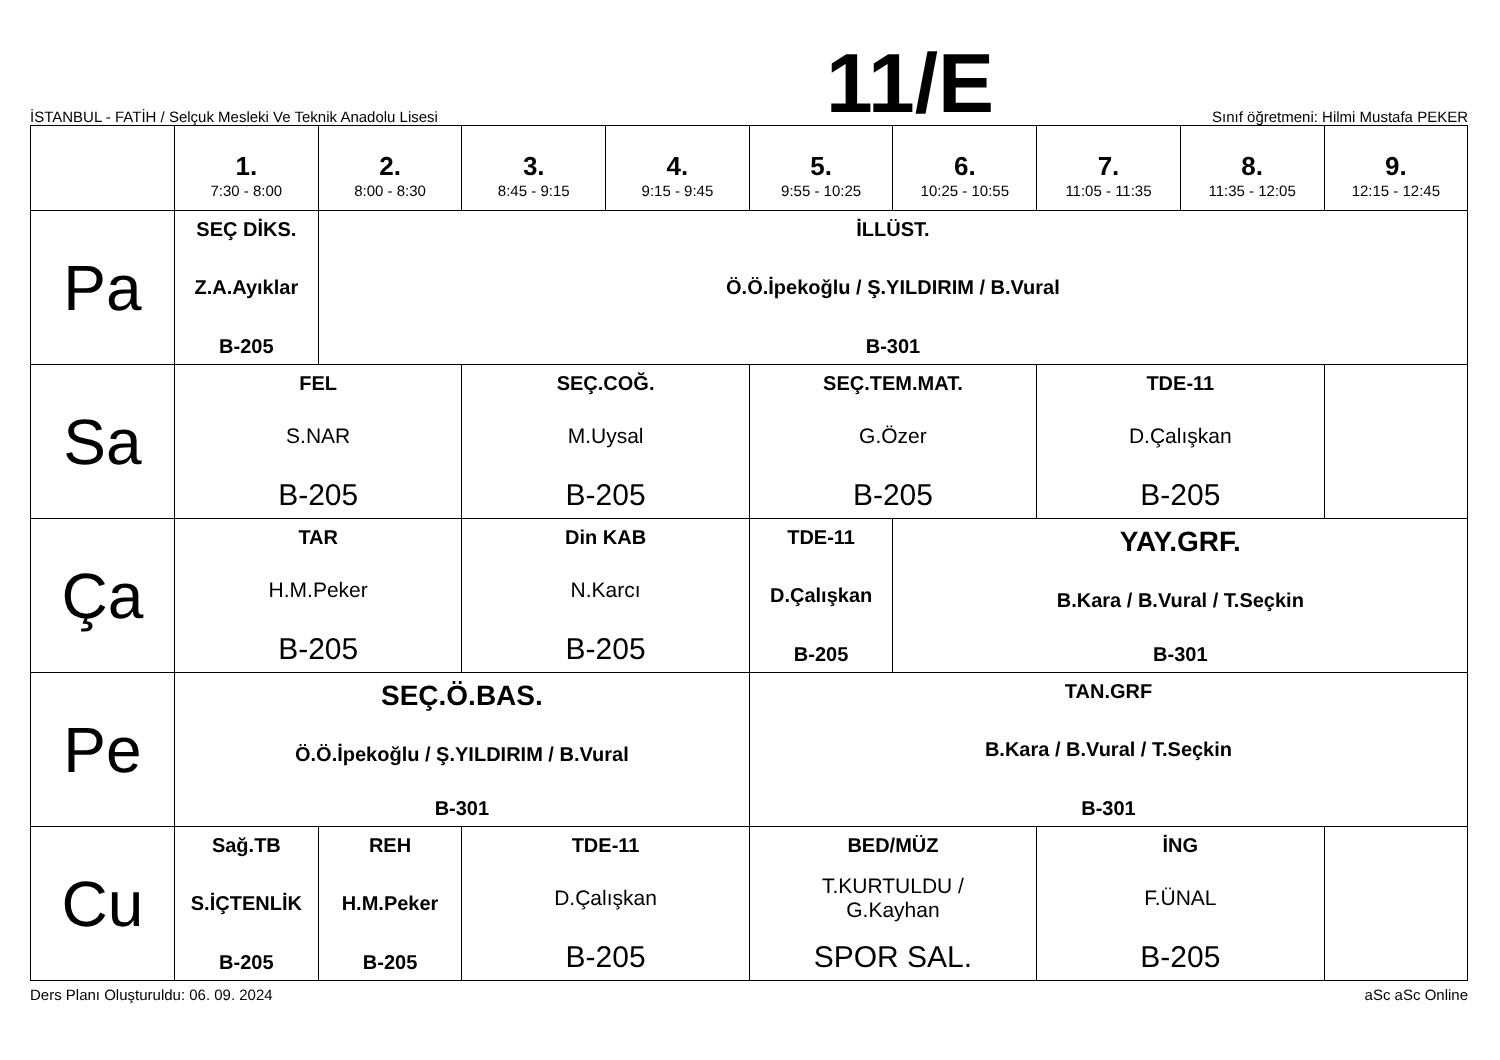İSTANBUL - FATİH / Selçuk Mesleki Ve Teknik Anadolu Lisesi
11/E
Sınıf öğretmeni: Hilmi Mustafa PEKER
| | 1. 7:30 - 8:00 | 2. 8:00 - 8:30 | 3. 8:45 - 9:15 | 4. 9:15 - 9:45 | 5. 9:55 - 10:25 | 6. 10:25 - 10:55 | 7. 11:05 - 11:35 | 8. 11:35 - 12:05 | 9. 12:15 - 12:45 |
| --- | --- | --- | --- | --- | --- | --- | --- | --- | --- |
| Pa | SEÇ DİKS. Z.A.Ayıklar B-205 | İLLÜST. Ö.Ö.İpekoğlu / Ş.YILDIRIM / B.Vural B-301 | | | | | | | |
| Sa | FEL S.NAR B-205 | | SEÇ.COĞ. M.Uysal B-205 | | SEÇ.TEM.MAT. G.Özer B-205 | | TDE-11 D.Çalışkan B-205 | | |
| Ça | TAR H.M.Peker B-205 | | Din KAB N.Karcı B-205 | | TDE-11 D.Çalışkan B-205 | YAY.GRF. B.Kara / B.Vural / T.Seçkin B-301 | | | |
| Pe | SEÇ.Ö.BAS. Ö.Ö.İpekoğlu / Ş.YILDIRIM / B.Vural B-301 | | | | TAN.GRF B.Kara / B.Vural / T.Seçkin B-301 | | | | |
| Cu | Sağ.TB S.İÇTENLİK B-205 | REH H.M.Peker B-205 | TDE-11 D.Çalışkan B-205 | | BED/MÜZ T.KURTULDU / G.Kayhan SPOR SAL. | | İNG F.ÜNAL B-205 | | |
Ders Planı Oluşturuldu: 06. 09. 2024 aSc aSc Online